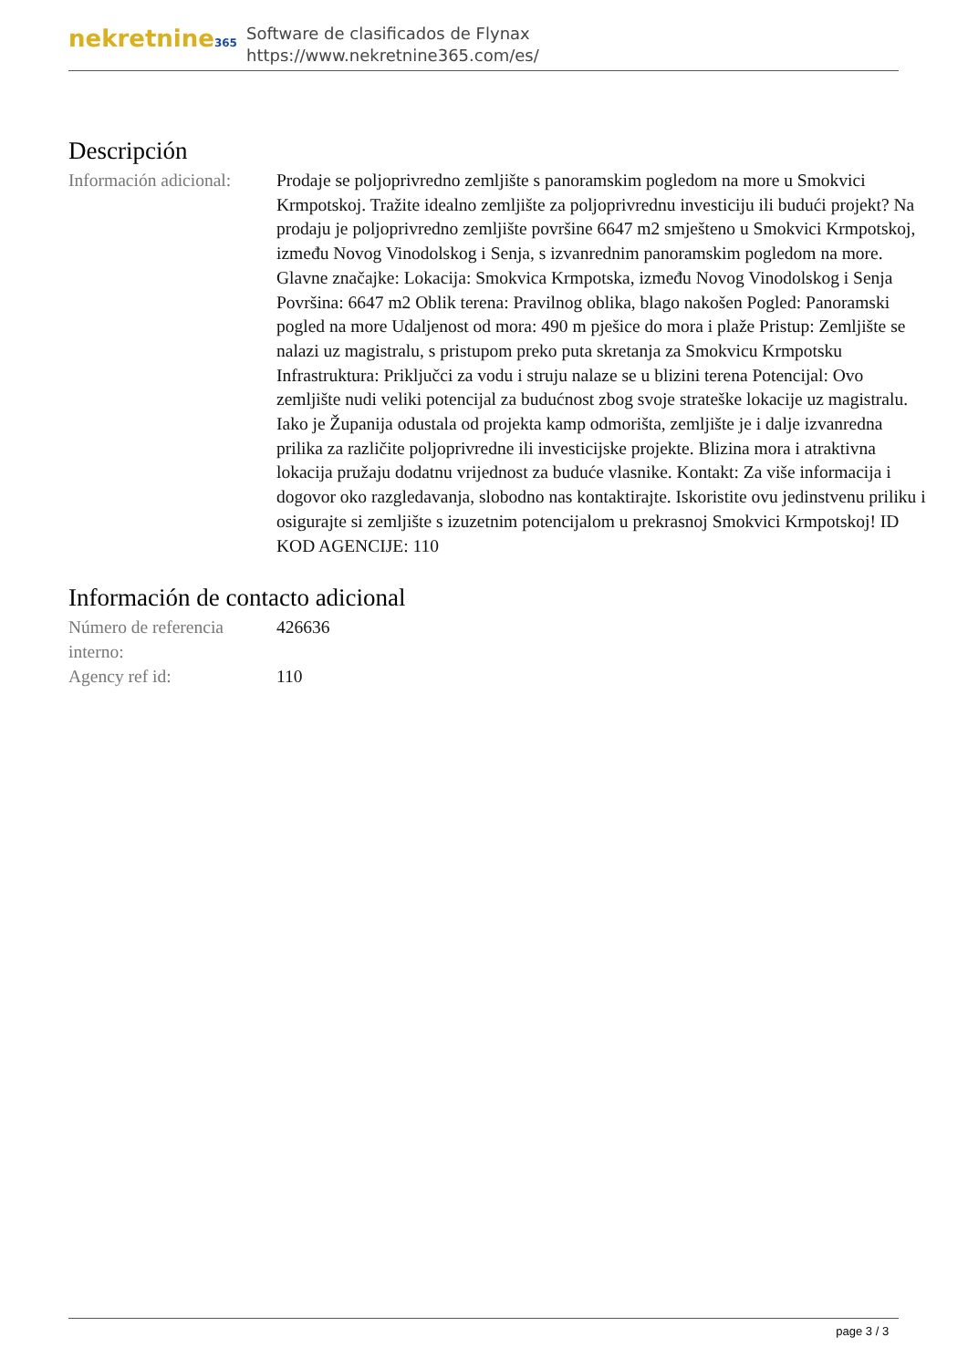nekretnine365
Software de clasificados de Flynax
https://www.nekretnine365.com/es/
Descripción
Información adicional:
Prodaje se poljoprivredno zemljište s panoramskim pogledom na more u Smokvici Krmpotskoj. Tražite idealno zemljište za poljoprivrednu investiciju ili budući projekt? Na prodaju je poljoprivredno zemljište površine 6647 m2 smješteno u Smokvici Krmpotskoj, između Novog Vinodolskog i Senja, s izvanrednim panoramskim pogledom na more. Glavne značajke: Lokacija: Smokvica Krmpotska, između Novog Vinodolskog i Senja Površina: 6647 m2 Oblik terena: Pravilnog oblika, blago nakošen Pogled: Panoramski pogled na more Udaljenost od mora: 490 m pješice do mora i plaže Pristup: Zemljište se nalazi uz magistralu, s pristupom preko puta skretanja za Smokvicu Krmpotsku Infrastruktura: Priključci za vodu i struju nalaze se u blizini terena Potencijal: Ovo zemljište nudi veliki potencijal za budućnost zbog svoje strateške lokacije uz magistralu. Iako je Županija odustala od projekta kamp odmorišta, zemljište je i dalje izvanredna prilika za različite poljoprivredne ili investicijske projekte. Blizina mora i atraktivna lokacija pružaju dodatnu vrijednost za buduće vlasnike. Kontakt: Za više informacija i dogovor oko razgledavanja, slobodno nas kontaktirajte. Iskoristite ovu jedinstvenu priliku i osigurajte si zemljište s izuzetnim potencijalom u prekrasnoj Smokvici Krmpotskoj! ID KOD AGENCIJE: 110
Información de contacto adicional
Número de referencia interno:
426636
Agency ref id: 110
page 3 / 3